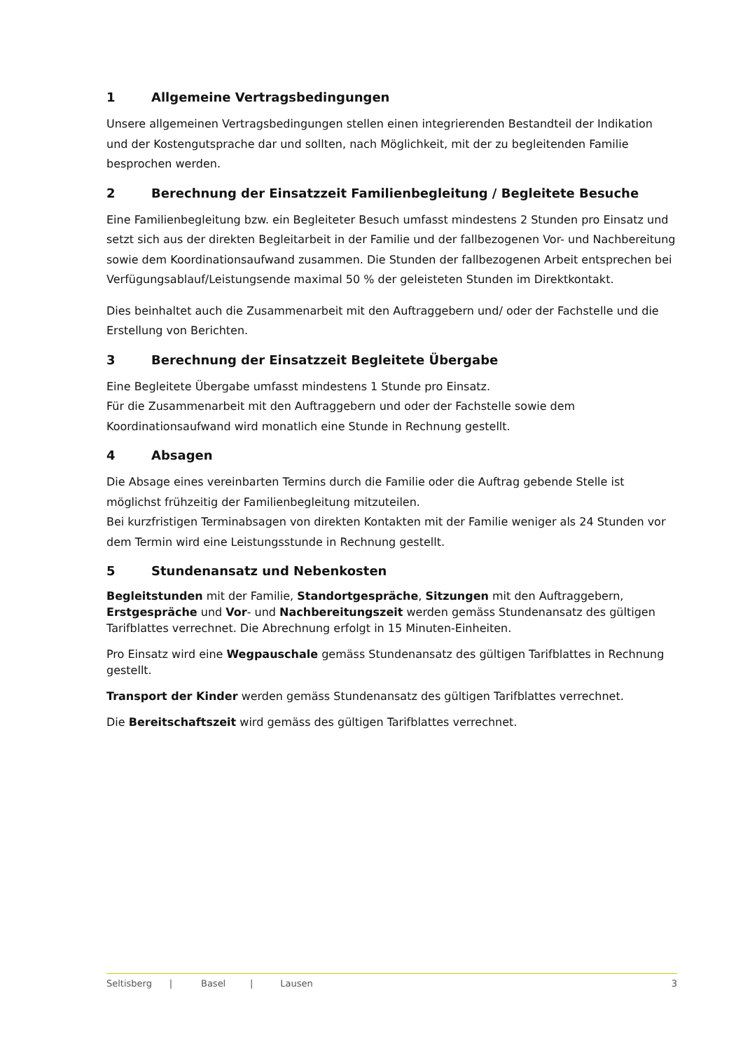1 Allgemeine Vertragsbedingungen
Unsere allgemeinen Vertragsbedingungen stellen einen integrierenden Bestandteil der Indikation und der Kostengutsprache dar und sollten, nach Möglichkeit, mit der zu begleitenden Familie besprochen werden.
2 Berechnung der Einsatzzeit Familienbegleitung / Begleitete Besuche
Eine Familienbegleitung bzw. ein Begleiteter Besuch umfasst mindestens 2 Stunden pro Einsatz und setzt sich aus der direkten Begleitarbeit in der Familie und der fallbezogenen Vor- und Nachbereitung sowie dem Koordinationsaufwand zusammen. Die Stunden der fallbezogenen Arbeit entsprechen bei Verfügungsablauf/Leistungsende maximal 50 % der geleisteten Stunden im Direktkontakt.
Dies beinhaltet auch die Zusammenarbeit mit den Auftraggebern und/ oder der Fachstelle und die Erstellung von Berichten.
3 Berechnung der Einsatzzeit Begleitete Übergabe
Eine Begleitete Übergabe umfasst mindestens 1 Stunde pro Einsatz.
Für die Zusammenarbeit mit den Auftraggebern und oder der Fachstelle sowie dem Koordinationsaufwand wird monatlich eine Stunde in Rechnung gestellt.
4 Absagen
Die Absage eines vereinbarten Termins durch die Familie oder die Auftrag gebende Stelle ist möglichst frühzeitig der Familienbegleitung mitzuteilen.
Bei kurzfristigen Terminabsagen von direkten Kontakten mit der Familie weniger als 24 Stunden vor dem Termin wird eine Leistungsstunde in Rechnung gestellt.
5 Stundenansatz und Nebenkosten
Begleitstunden mit der Familie, Standortgespräche, Sitzungen mit den Auftraggebern, Erstgespräche und Vor- und Nachbereitungszeit werden gemäss Stundenansatz des gültigen Tarifblattes verrechnet. Die Abrechnung erfolgt in 15 Minuten-Einheiten.
Pro Einsatz wird eine Wegpauschale gemäss Stundenansatz des gültigen Tarifblattes in Rechnung gestellt.
Transport der Kinder werden gemäss Stundenansatz des gültigen Tarifblattes verrechnet.
Die Bereitschaftszeit wird gemäss des gültigen Tarifblattes verrechnet.
Seltisberg | Basel | Lausen 3